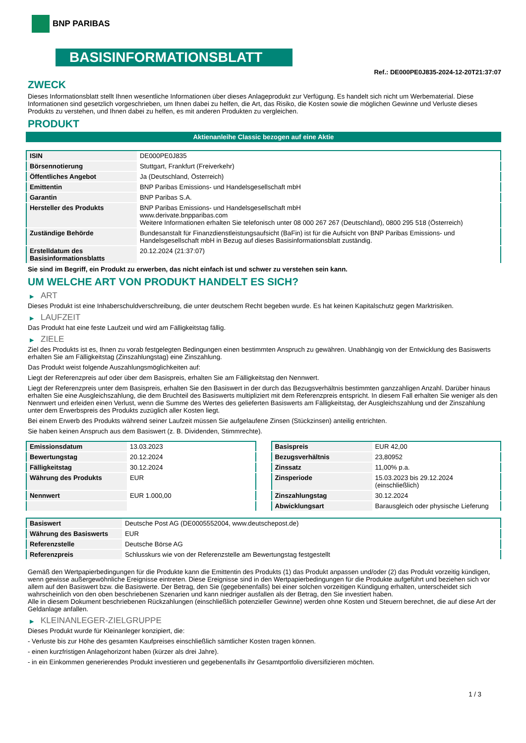BNP PARIBAS
BASISINFORMATIONSBLATT
Ref.: DE000PE0J835-2024-12-20T21:37:07
ZWECK
Dieses Informationsblatt stellt Ihnen wesentliche Informationen über dieses Anlageprodukt zur Verfügung. Es handelt sich nicht um Werbematerial. Diese Informationen sind gesetzlich vorgeschrieben, um Ihnen dabei zu helfen, die Art, das Risiko, die Kosten sowie die möglichen Gewinne und Verluste dieses Produkts zu verstehen, und Ihnen dabei zu helfen, es mit anderen Produkten zu vergleichen.
PRODUKT
Aktienanleihe Classic bezogen auf eine Aktie
| ISIN | DE000PE0J835 |
| Börsennotierung | Stuttgart, Frankfurt (Freiverkehr) |
| Öffentliches Angebot | Ja (Deutschland, Österreich) |
| Emittentin | BNP Paribas Emissions- und Handelsgesellschaft mbH |
| Garantin | BNP Paribas S.A. |
| Hersteller des Produkts | BNP Paribas Emissions- und Handelsgesellschaft mbH www.derivate.bnpparibas.com Weitere Informationen erhalten Sie telefonisch unter 08 000 267 267 (Deutschland), 0800 295 518 (Österreich) |
| Zuständige Behörde | Bundesanstalt für Finanzdienstleistungsaufsicht (BaFin) ist für die Aufsicht von BNP Paribas Emissions- und Handelsgesellschaft mbH in Bezug auf dieses Basisinformationsblatt zuständig. |
| Erstelldatum des Basisinformationsblatts | 20.12.2024 (21:37:07) |
Sie sind im Begriff, ein Produkt zu erwerben, das nicht einfach ist und schwer zu verstehen sein kann.
UM WELCHE ART VON PRODUKT HANDELT ES SICH?
▶ ART
Dieses Produkt ist eine Inhaberschuldverschreibung, die unter deutschem Recht begeben wurde. Es hat keinen Kapitalschutz gegen Marktrisiken.
▶ LAUFZEIT
Das Produkt hat eine feste Laufzeit und wird am Fälligkeitstag fällig.
▶ ZIELE
Ziel des Produkts ist es, Ihnen zu vorab festgelegten Bedingungen einen bestimmten Anspruch zu gewähren. Unabhängig von der Entwicklung des Basiswerts erhalten Sie am Fälligkeitstag (Zinszahlungstag) eine Zinszahlung.
Das Produkt weist folgende Auszahlungsmöglichkeiten auf:
Liegt der Referenzpreis auf oder über dem Basispreis, erhalten Sie am Fälligkeitstag den Nennwert.
Liegt der Referenzpreis unter dem Basispreis, erhalten Sie den Basiswert in der durch das Bezugsverhältnis bestimmten ganzzahligen Anzahl. Darüber hinaus erhalten Sie eine Ausgleichszahlung, die dem Bruchteil des Basiswerts multipliziert mit dem Referenzpreis entspricht. In diesem Fall erhalten Sie weniger als den Nennwert und erleiden einen Verlust, wenn die Summe des Wertes des gelieferten Basiswerts am Fälligkeitstag, der Ausgleichszahlung und der Zinszahlung unter dem Erwerbspreis des Produkts zuzüglich aller Kosten liegt.
Bei einem Erwerb des Produkts während seiner Laufzeit müssen Sie aufgelaufene Zinsen (Stückzinsen) anteilig entrichten.
Sie haben keinen Anspruch aus dem Basiswert (z. B. Dividenden, Stimmrechte).
| Emissionsdatum | 13.03.2023 |
| Bewertungstag | 20.12.2024 |
| Fälligkeitstag | 30.12.2024 |
| Währung des Produkts | EUR |
| Nennwert | EUR 1.000,00 |
| Basispreis | EUR 42,00 |
| Bezugsverhältnis | 23,80952 |
| Zinssatz | 11,00% p.a. |
| Zinsperiode | 15.03.2023 bis 29.12.2024 (einschließlich) |
| Zinszahlungstag | 30.12.2024 |
| Abwicklungsart | Barausgleich oder physische Lieferung |
| Basiswert | Deutsche Post AG (DE0005552004, www.deutschepost.de) |
| Währung des Basiswerts | EUR |
| Referenzstelle | Deutsche Börse AG |
| Referenzpreis | Schlusskurs wie von der Referenzstelle am Bewertungstag festgestellt |
Gemäß den Wertpapierbedingungen für die Produkte kann die Emittentin des Produkts (1) das Produkt anpassen und/oder (2) das Produkt vorzeitig kündigen, wenn gewisse außergewöhnliche Ereignisse eintreten. Diese Ereignisse sind in den Wertpapierbedingungen für die Produkte aufgeführt und beziehen sich vor allem auf den Basiswert bzw. die Basiswerte. Der Betrag, den Sie (gegebenenfalls) bei einer solchen vorzeitigen Kündigung erhalten, unterscheidet sich wahrscheinlich von den oben beschriebenen Szenarien und kann niedriger ausfallen als der Betrag, den Sie investiert haben.
Alle in diesem Dokument beschriebenen Rückzahlungen (einschließlich potenzieller Gewinne) werden ohne Kosten und Steuern berechnet, die auf diese Art der Geldanlage anfallen.
▶ KLEINANLEGER-ZIELGRUPPE
Dieses Produkt wurde für Kleinanleger konzipiert, die:
- Verluste bis zur Höhe des gesamten Kaufpreises einschließlich sämtlicher Kosten tragen können.
- einen kurzfristigen Anlagehorizont haben (kürzer als drei Jahre).
- in ein Einkommen generierendes Produkt investieren und gegebenenfalls ihr Gesamtportfolio diversifizieren möchten.
1 / 3